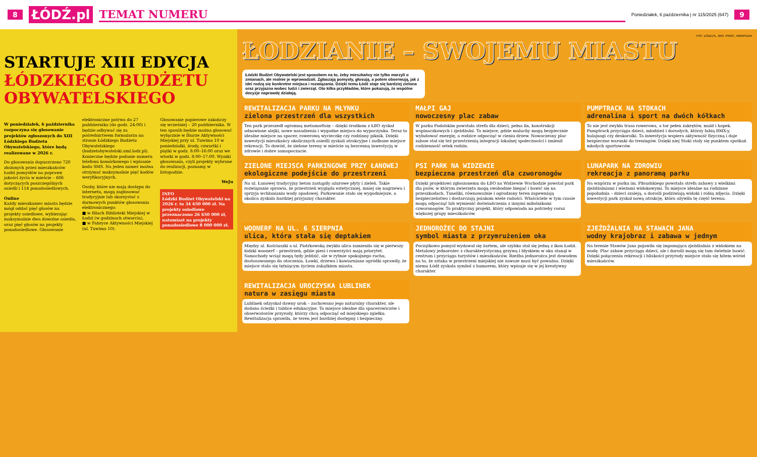8 ŁÓDŹ.pl TEMAT NUMERU Poniedziałek, 6 października | nr 115/2025 (647) 9
STARTUJE XIII EDYCJA ŁÓDZKIEGO BUDŻETU OBYWATELSKIEGO
W poniedziałek, 6 października rozpoczyna się głosowanie projektów zgłoszonych do XIII Łódzkiego Budżetu Obywatelskiego, które będą realizowane w 2026 r.
Do głosowania dopuszczono 720 złożonych przez mieszkańców Łodzi pomysłów na poprawę jakości życia w mieście – 606 dotyczących poszczególnych osiedli i 114 ponadosiedlowych.
Online
Każdy mieszkaniec miasta będzie mógł oddać pięć głosów na projekty osiedlowe, wybierając maksymalnie dwa dowolne osiedla, oraz pięć głosów na projekty ponadosiedlowe. Głosowanie elektroniczne potrwa do 27 października (do godz. 24:00) i będzie odbywać się za pośrednictwem formularza na stronie Łódzkiego Budżetu Obywatelskiego (budzetobywatelski.uml.lodz.pl). Konieczne będzie podanie numeru telefonu komórkowego i wpisanie kodu SMS. Na jeden numer można otrzymać maksymalnie pięć kodów weryfikacyjnych.
Osoby, które nie mają dostępu do internetu, mogą zagłosować tradycyjnie lub skorzystać z darmowych punktów głosowania elektronicznego:
■ w filiach Biblioteki Miejskiej w Łodzi (w godzinach otwarcia),
■ w Fabryce Aktywności Miejskiej (ul. Tuwima 10).
Głosowanie papierowe zakończy się wcześniej – 20 października. W ten sposób będzie można głosować wyłącznie w Biurze Aktywności Miejskiej przy ul. Tuwima 10 w poniedziałki, środy, czwartki i piątki w godz. 8:00–16:00 oraz we wtorki w godz. 8:00–17:00. Wyniki głosowania, czyli projekty wybrane do realizacji, poznamy w listopadzie.
WeJu
INFO
Łódzki Budżet Obywatelski na 2026 r. to 34 650 000 zł. Na projekty osiedlowe przeznaczono 26 650 000 zł, natomiast na projekty ponadosiedlowe 8 000 000 zł.
FOT. LODZ.PL, MAT. PRAS., WIKIPEDIA
ŁODZIANIE – SWOJEMU MIASTU
Łódzki Budżet Obywatelski jest sposobem na to, żeby mieszkańcy nie tylko marzyli o zmianach, ale realnie je wprowadzali. Zgłaszają pomysły, głosują, a potem obserwują, jak z idei rodzą się konkretne miejsca i rozwiązania. Dzięki temu Łódź staje się bardziej zielona oraz przyjazna wobec ludzi i zwierząt. Oto kilka przykładów, które pokazują, że wspólne decyzje naprawdę działają.
REWITALIZACJA PARKU NA MŁYNKU
zielona przestrzeń dla wszystkich
Ten park przeszedł ogromną metamorfozę – dzięki środkom z ŁBO zyskał odnowione alejki, nowe nasadzenia i wygodne miejsca do wypoczynku. Teraz to idealne miejsce na spacer, rowerową wycieczkę czy rodzinny piknik. Dzięki inwestycji mieszkańcy okolicznych osiedli zyskali atrakcyjne i zadbane miejsce rekreacji. To dowód, że zielone tereny w mieście są bezcenną inwestycją w zdrowie i dobre samopoczucie.
MAŁPI GAJ
nowoczesny plac zabaw
W parku Podolskim powstała strefa dla dzieci, pełna lin, konstrukcji wspinaczkowych i zjeżdżalni. To miejsce, gdzie maluchy mogą bezpiecznie wyładować energię, a rodzice odpocząć w cieniu drzew. Nowoczesny plac zabaw stał się też przestrzenią integracji lokalnej społeczności i zmienił codzienność setek rodzin.
PUMPTRACK NA STOKACH
adrenalina i sport na dwóch kółkach
To nie jest zwykła trasa rowerowa, a tor pełen zakrętów, muld i hopek. Pumptrack przyciąga dzieci, młodzież i dorosłych, którzy lubią BMX-y, hulajnogi czy deskorolki. Ta inwestycja wspiera aktywność fizyczną i daje bezpieczne warunki do treningów. Dzięki niej Stoki stały się punktem spotkań młodych sportowców.
ZIELONE MIEJSCA PARKINGOWE PRZY ŁANOWEJ
ekologiczne podejście do przestrzeni
Na ul. Łanowej tradycyjny beton zastąpiły ażurowe płyty i zieleń. Takie rozwiązanie sprawia, że przestrzeń wygląda estetyczniej, mniej się nagrzewa i sprzyja wchłanianiu wody opadowej. Parkowanie stało się wygodniejsze, a okolica zyskała bardziej przyjazny charakter.
PSI PARK NA WIDZEWIE
bezpieczna przestrzeń dla czworonogów
Dzięki projektowi zgłoszonemu do ŁBO na Widzewie Wschodzie powstał park dla psów, w którym zwierzęta mogą swobodnie biegać i bawić się na przeszkodach. Tuneliki, równoważnie i ogrodzony teren zapewniają bezpieczeństwo i dostarczają psiakom wiele radości. Właściciele w tym czasie mogą odpocząć lub wymienić doświadczenia z innymi miłośnikami czworonogów. To praktyczny projekt, który odpowiada na potrzeby coraz większej grupy mieszkańców.
LUNAPARK NA ZDROWIU
rekreacja z panoramą parku
Na wzgórzu w parku im. Piłsudskiego powstała strefa zabawy z wielkimi zjeżdżalniami i wieżami widokowymi. To miejsce idealne na rodzinne popołudnia – dzieci szaleją, a dorośli podziwiają widoki i robią zdjęcia. Dzięki inwestycji park zyskał nową atrakcję, która ożywiła tę część terenu.
WOONERF NA UL. 6 SIERPNIA
ulica, która stała się deptakiem
Między al. Kościuszki a ul. Piotrkowską zwykła ulica zamieniła się w pierwszy łódzki woonerf – przestrzeń, gdzie piesi i rowerzyści mają priorytet. Samochody wciąż mogą tędy jeździć, ale w rytmie spokojnego ruchu, dostosowanego do otoczenia. Ławki, drzewa i kawiarniane ogródki sprawiły, że miejsce stało się tętniącym życiem zakątkiem miasta.
JEDNOROŻEC DO STAJNI
symbol miasta z przymrużeniem oka
Początkowo pomysł wydawał się żartem, ale szybko stał się jedną z ikon Łodzi. Metalowy jednorożec z charakterystyczną grzywą i błyskiem w oku stanął w centrum i przyciąga turystów i mieszkańców. Rzeźba jednorożca jest dowodem na to, że sztuka w przestrzeni miejskiej nie zawsze musi być poważna. Dzięki niemu Łódź zyskała symbol z humorem, który wpisuje się w jej kreatywny charakter.
ZJEŻDŻALNIA NA STAWACH JANA
wodny krajobraz i zabawa w jednym
Na terenie Stawów Jana pojawiła się imponująca zjeżdżalnia z widokiem na wodę. Plac zabaw przyciąga dzieci, ale i dorośli mogą się tam świetnie bawić. Dzięki połączeniu rekreacji i bliskości przyrody miejsce stało się hitem wśród mieszkańców.
REWITALIZACJA UROCZYSKA LUBLINEK
natura w zasięgu miasta
Lublinek odzyskał dawny urok – zachowano jego naturalny charakter, ale dodano ścieżki i tablice edukacyjne. To miejsce idealne dla spacerowiczów i obserwatorów przyrody, którzy chcą odpocząć od miejskiego zgiełku. Rewitalizacja sprawiła, że teren jest bardziej dostępny i bezpieczny.